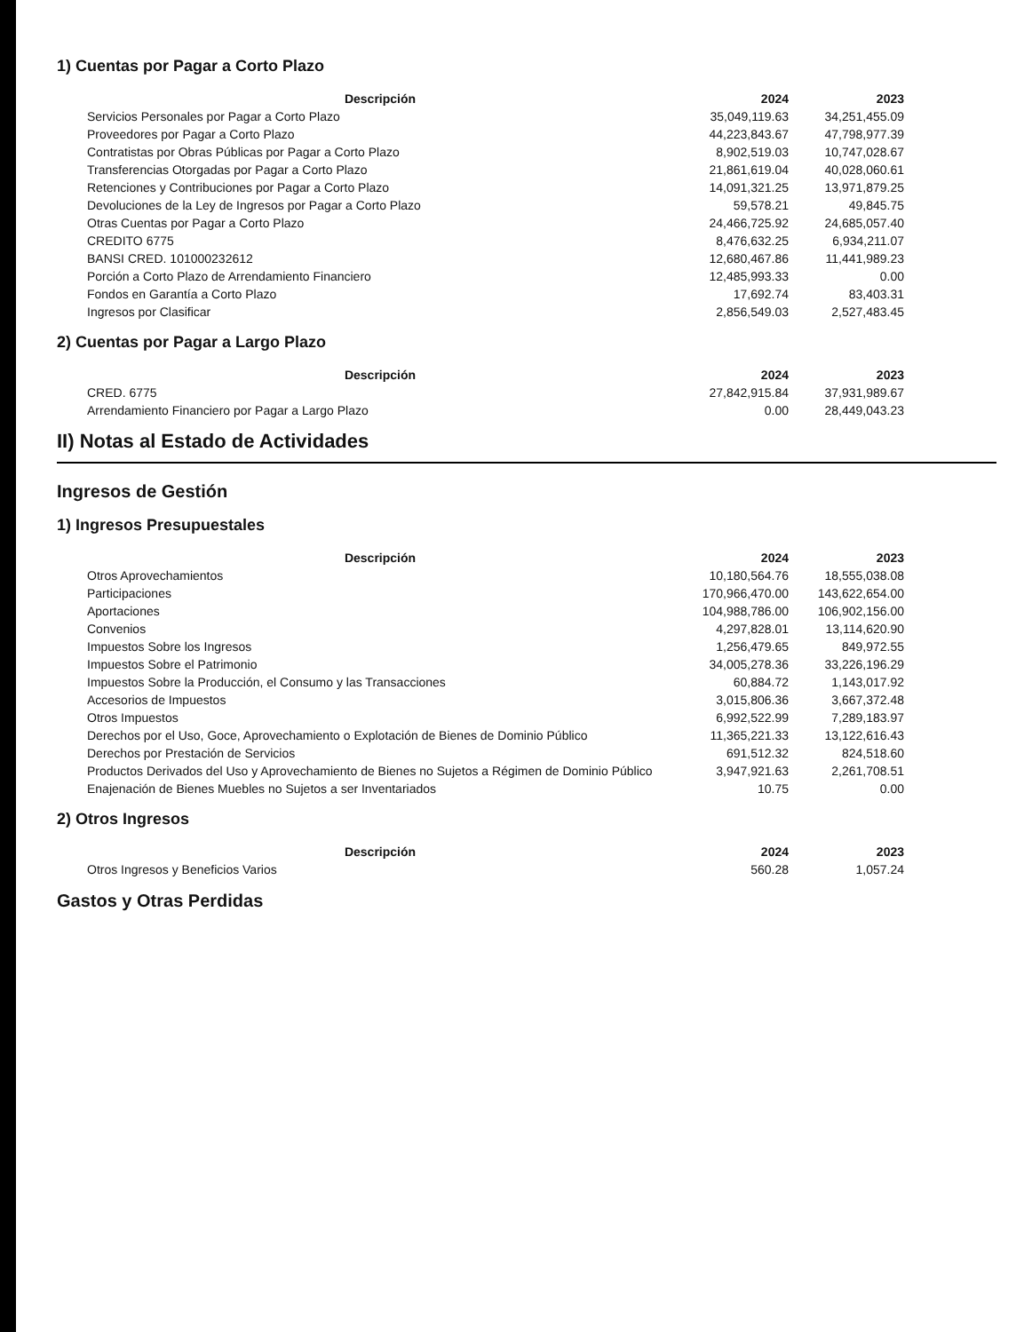1) Cuentas por Pagar a Corto Plazo
| Descripción | 2024 | 2023 |
| --- | --- | --- |
| Servicios Personales por Pagar a Corto Plazo | 35,049,119.63 | 34,251,455.09 |
| Proveedores por Pagar a Corto Plazo | 44,223,843.67 | 47,798,977.39 |
| Contratistas por Obras Públicas por Pagar a Corto Plazo | 8,902,519.03 | 10,747,028.67 |
| Transferencias Otorgadas por Pagar a Corto Plazo | 21,861,619.04 | 40,028,060.61 |
| Retenciones y Contribuciones por Pagar a Corto Plazo | 14,091,321.25 | 13,971,879.25 |
| Devoluciones de la Ley de Ingresos por Pagar a Corto Plazo | 59,578.21 | 49,845.75 |
| Otras Cuentas por Pagar a Corto Plazo | 24,466,725.92 | 24,685,057.40 |
| CREDITO 6775 | 8,476,632.25 | 6,934,211.07 |
| BANSI CRED. 101000232612 | 12,680,467.86 | 11,441,989.23 |
| Porción a Corto Plazo de Arrendamiento Financiero | 12,485,993.33 | 0.00 |
| Fondos en Garantía a Corto Plazo | 17,692.74 | 83,403.31 |
| Ingresos por Clasificar | 2,856,549.03 | 2,527,483.45 |
2) Cuentas por Pagar a Largo Plazo
| Descripción | 2024 | 2023 |
| --- | --- | --- |
| CRED. 6775 | 27,842,915.84 | 37,931,989.67 |
| Arrendamiento Financiero por Pagar a Largo Plazo | 0.00 | 28,449,043.23 |
II) Notas al Estado de Actividades
Ingresos de Gestión
1) Ingresos Presupuestales
| Descripción | 2024 | 2023 |
| --- | --- | --- |
| Otros Aprovechamientos | 10,180,564.76 | 18,555,038.08 |
| Participaciones | 170,966,470.00 | 143,622,654.00 |
| Aportaciones | 104,988,786.00 | 106,902,156.00 |
| Convenios | 4,297,828.01 | 13,114,620.90 |
| Impuestos Sobre los Ingresos | 1,256,479.65 | 849,972.55 |
| Impuestos Sobre el Patrimonio | 34,005,278.36 | 33,226,196.29 |
| Impuestos Sobre la Producción, el Consumo y las Transacciones | 60,884.72 | 1,143,017.92 |
| Accesorios de Impuestos | 3,015,806.36 | 3,667,372.48 |
| Otros Impuestos | 6,992,522.99 | 7,289,183.97 |
| Derechos por el Uso, Goce, Aprovechamiento o Explotación de Bienes de Dominio Público | 11,365,221.33 | 13,122,616.43 |
| Derechos por Prestación de Servicios | 691,512.32 | 824,518.60 |
| Productos Derivados del Uso y Aprovechamiento de Bienes no Sujetos a Régimen de Dominio Público | 3,947,921.63 | 2,261,708.51 |
| Enajenación de Bienes Muebles no Sujetos a ser Inventariados | 10.75 | 0.00 |
2) Otros Ingresos
| Descripción | 2024 | 2023 |
| --- | --- | --- |
| Otros Ingresos y Beneficios Varios | 560.28 | 1,057.24 |
Gastos y Otras Perdidas